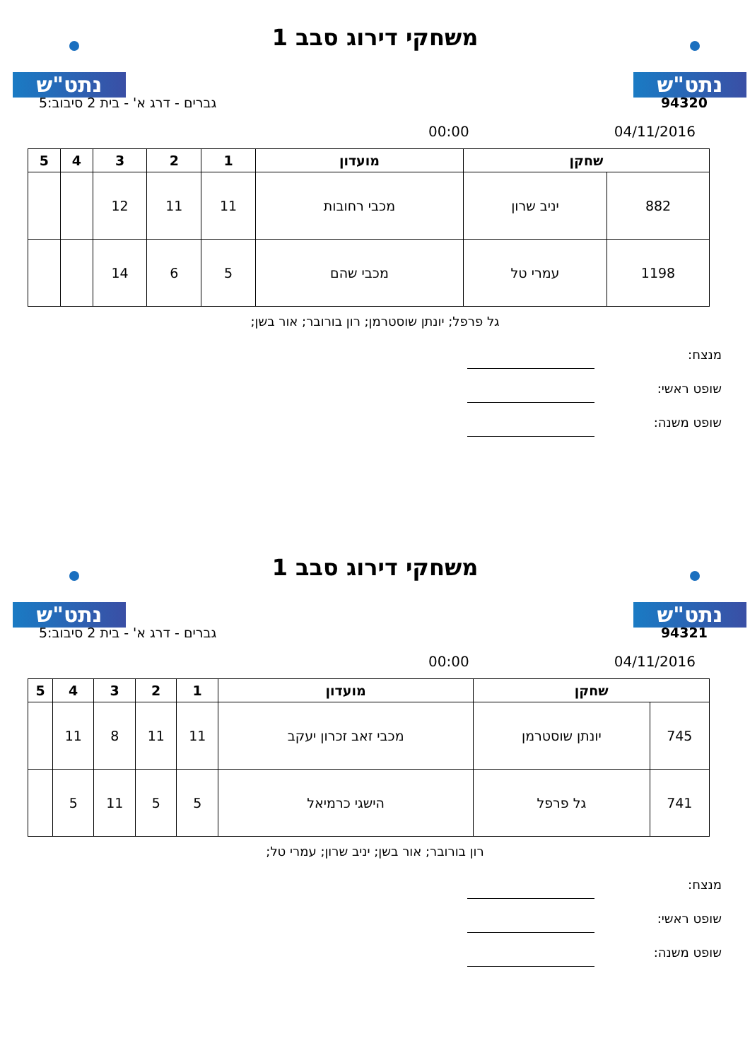נתט"ש נתט"ש
משחקי דירוג סבב 1
94320 גברים - דרג א' - בית 2 סיבוב:5
04/11/2016 00:00
| שחקן | | מועדון | 1 | 2 | 3 | 4 | 5 |
| --- | --- | --- | --- | --- | --- | --- | --- |
| 882 | יניב שרון | מכבי רחובות | 11 | 11 | 12 | | |
| 1198 | עמרי טל | מכבי שהם | 5 | 6 | 14 | | |
גל פרפל; יונתן שוסטרמן; רון בורובר; אור בשן;
מנצח:
שופט ראשי:
שופט משנה:
נתט"ש נתט"ש
משחקי דירוג סבב 1
94321 גברים - דרג א' - בית 2 סיבוב:5
04/11/2016 00:00
| שחקן | | מועדון | 1 | 2 | 3 | 4 | 5 |
| --- | --- | --- | --- | --- | --- | --- | --- |
| 745 | יונתן שוסטרמן | מכבי זאב זכרון יעקב | 11 | 11 | 8 | 11 | |
| 741 | גל פרפל | הישגי כרמיאל | 5 | 5 | 11 | 5 | |
רון בורובר; אור בשן; יניב שרון; עמרי טל;
מנצח:
שופט ראשי:
שופט משנה: